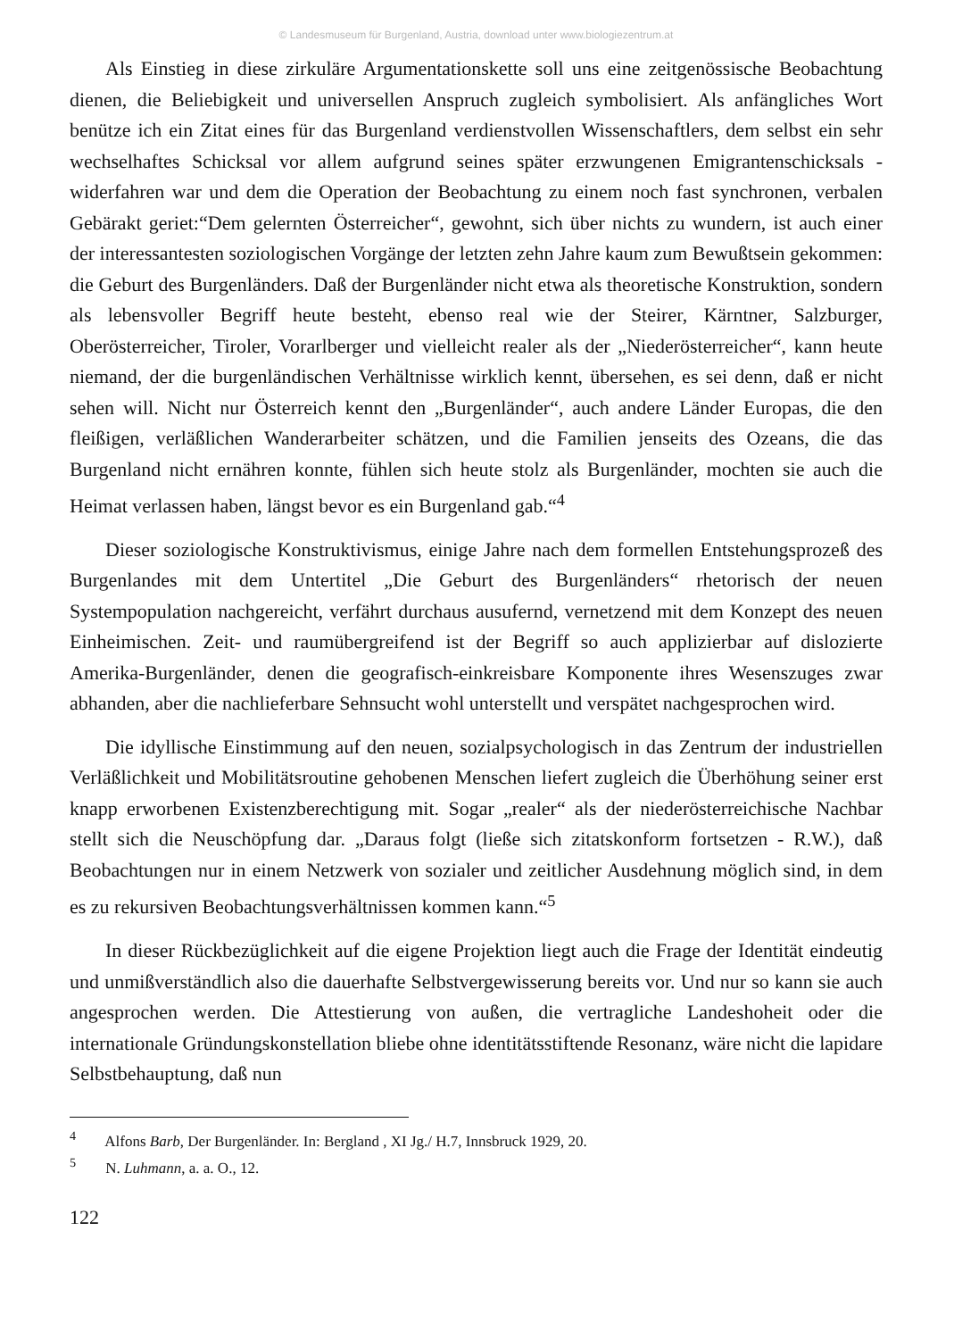© Landesmuseum für Burgenland, Austria, download unter www.biologiezentrum.at
Als Einstieg in diese zirkuläre Argumentationskette soll uns eine zeitgenössische Beobachtung dienen, die Beliebigkeit und universellen Anspruch zugleich symbolisiert. Als anfängliches Wort benütze ich ein Zitat eines für das Burgenland verdienstvollen Wissenschaftlers, dem selbst ein sehr wechselhaftes Schicksal vor allem aufgrund seines später erzwungenen Emigrantenschicksals - widerfahren war und dem die Operation der Beobachtung zu einem noch fast synchronen, verbalen Gebärakt geriet:“Dem gelernten Österreicher“, gewohnt, sich über nichts zu wundern, ist auch einer der interessantesten soziologischen Vorgänge der letzten zehn Jahre kaum zum Bewußtsein gekommen: die Geburt des Burgenländers. Daß der Burgenländer nicht etwa als theoretische Konstruktion, sondern als lebensvoller Begriff heute besteht, ebenso real wie der Steirer, Kärntner, Salzburger, Oberösterreicher, Tiroler, Vorarlberger und vielleicht realer als der „Niederösterreicher“, kann heute niemand, der die burgenländischen Verhältnisse wirklich kennt, übersehen, es sei denn, daß er nicht sehen will. Nicht nur Österreich kennt den „Burgenländer“, auch andere Länder Europas, die den fleißigen, verläßlichen Wanderarbeiter schätzen, und die Familien jenseits des Ozeans, die das Burgenland nicht ernähren konnte, fühlen sich heute stolz als Burgenländer, mochten sie auch die Heimat verlassen haben, längst bevor es ein Burgenland gab.“<sup>4</sup>
Dieser soziologische Konstruktivismus, einige Jahre nach dem formellen Entstehungsprozeß des Burgenlandes mit dem Untertitel „Die Geburt des Burgenländers“ rhetorisch der neuen Systempopulation nachgereicht, verfährt durchaus ausufernd, vernetzend mit dem Konzept des neuen Einheimischen. Zeit- und raumübergreifend ist der Begriff so auch applizierbar auf dislozierte Amerika-Burgenländer, denen die geografisch-einkreisbare Komponente ihres Wesenszuges zwar abhanden, aber die nachlieferbare Sehnsucht wohl unterstellt und verspätet nachgesprochen wird.
Die idyllische Einstimmung auf den neuen, sozialpsychologisch in das Zentrum der industriellen Verläßlichkeit und Mobilitätsroutine gehobenen Menschen liefert zugleich die Überhöhung seiner erst knapp erworbenen Existenzberechtigung mit. Sogar „realer“ als der niederösterreichische Nachbar stellt sich die Neuschöpfung dar. „Daraus folgt (ließe sich zitatskonform fortsetzen - R.W.), daß Beobachtungen nur in einem Netzwerk von sozialer und zeitlicher Ausdehnung möglich sind, in dem es zu rekursiven Beobachtungsverhältnissen kommen kann.“<sup>5</sup>
In dieser Rückbezüglichkeit auf die eigene Projektion liegt auch die Frage der Identität eindeutig und unmißverständlich also die dauerhafte Selbstvergewisserung bereits vor. Und nur so kann sie auch angesprochen werden. Die Attestierung von außen, die vertragliche Landeshoheit oder die internationale Gründungskonstellation bliebe ohne identitätsstiftende Resonanz, wäre nicht die lapidare Selbstbehauptung, daß nun
<sup>4</sup> Alfons Barb, Der Burgenländer. In: Bergland , XI Jg./ H.7, Innsbruck 1929, 20.
<sup>5</sup> N. Luhmann, a. a. O., 12.
122